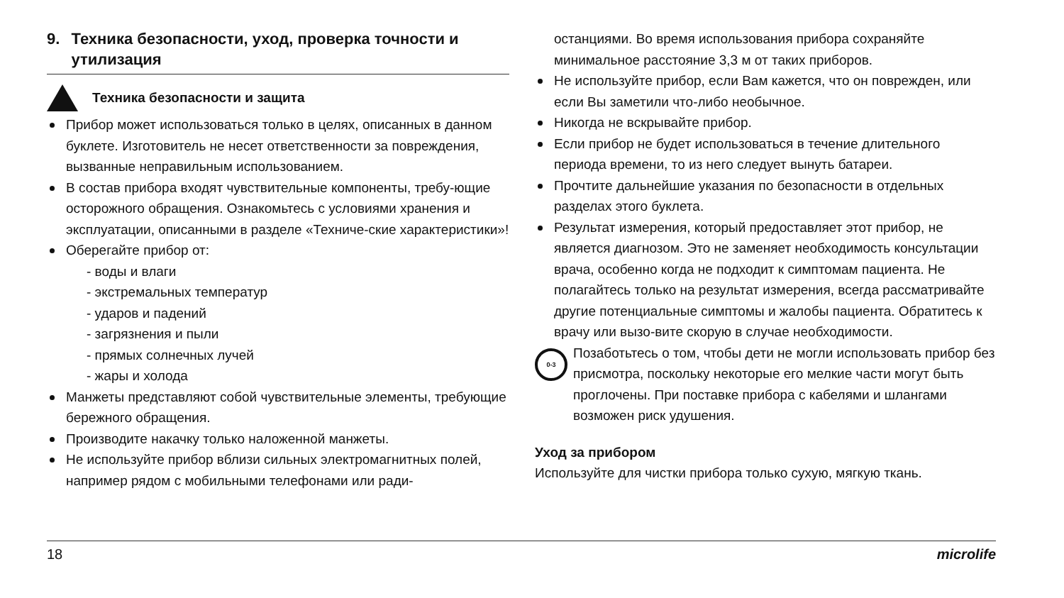9. Техника безопасности, уход, проверка точности и утилизация
Техника безопасности и защита
Прибор может использоваться только в целях, описанных в данном буклете. Изготовитель не несет ответственности за повреждения, вызванные неправильным использованием.
В состав прибора входят чувствительные компоненты, требу-ющие осторожного обращения. Ознакомьтесь с условиями хранения и эксплуатации, описанными в разделе «Техниче-ские характеристики»!
Оберегайте прибор от:
- воды и влаги
- экстремальных температур
- ударов и падений
- загрязнения и пыли
- прямых солнечных лучей
- жары и холода
Манжеты представляют собой чувствительные элементы, требующие бережного обращения.
Производите накачку только наложенной манжеты.
Не используйте прибор вблизи сильных электромагнитных полей, например рядом с мобильными телефонами или ради-
останциями. Во время использования прибора сохраняйте минимальное расстояние 3,3 м от таких приборов.
Не используйте прибор, если Вам кажется, что он поврежден, или если Вы заметили что-либо необычное.
Никогда не вскрывайте прибор.
Если прибор не будет использоваться в течение длительного периода времени, то из него следует вынуть батареи.
Прочтите дальнейшие указания по безопасности в отдельных разделах этого буклета.
Результат измерения, который предоставляет этот прибор, не является диагнозом. Это не заменяет необходимость консультации врача, особенно когда не подходит к симптомам пациента. Не полагайтесь только на результат измерения, всегда рассматривайте другие потенциальные симптомы и жалобы пациента. Обратитесь к врачу или вызо-вите скорую в случае необходимости.
0-3
Позаботьтесь о том, чтобы дети не могли использовать прибор без присмотра, поскольку некоторые его мелкие части могут быть проглочены. При поставке прибора с кабелями и шлангами возможен риск удушения.
Уход за прибором
Используйте для чистки прибора только сухую, мягкую ткань.
18 microlife